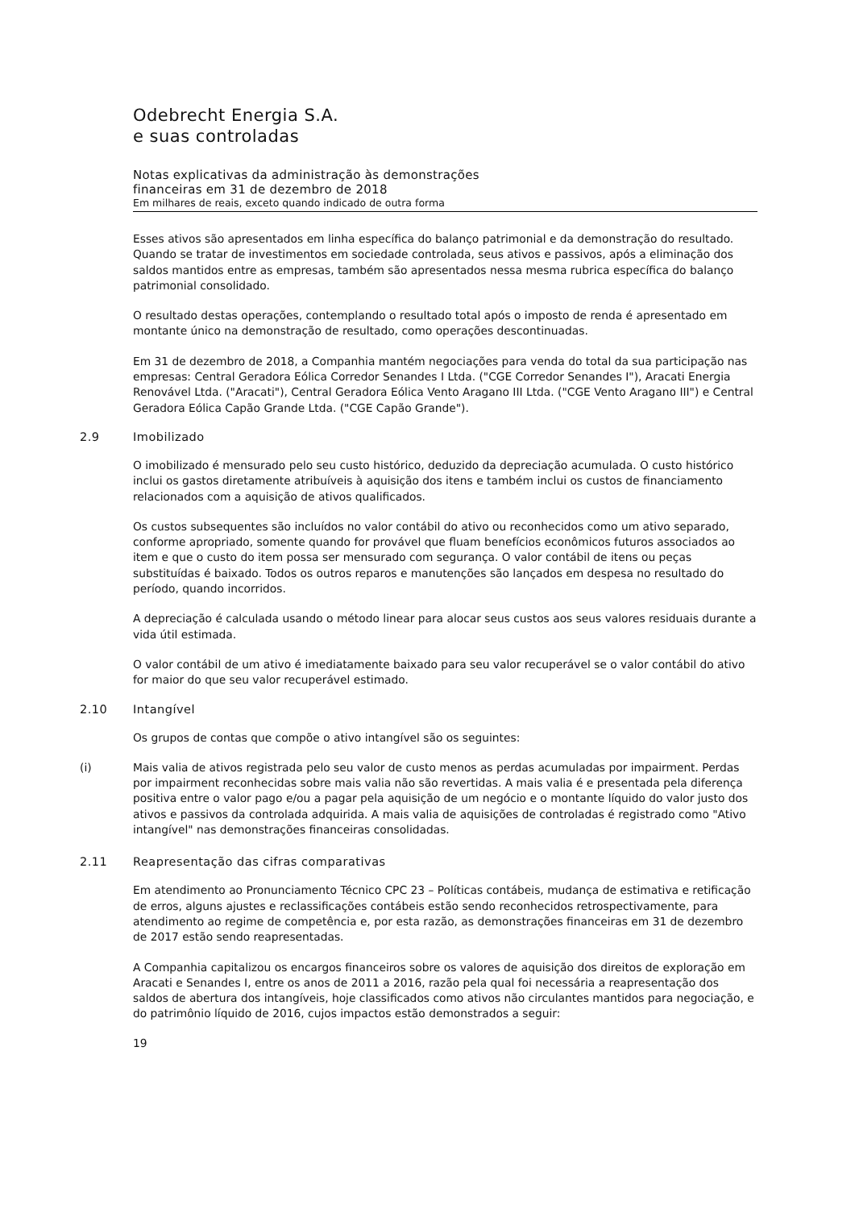Odebrecht Energia S.A.
e suas controladas
Notas explicativas da administração às demonstrações
financeiras em 31 de dezembro de 2018
Em milhares de reais, exceto quando indicado de outra forma
Esses ativos são apresentados em linha específica do balanço patrimonial e da demonstração do resultado. Quando se tratar de investimentos em sociedade controlada, seus ativos e passivos, após a eliminação dos saldos mantidos entre as empresas, também são apresentados nessa mesma rubrica específica do balanço patrimonial consolidado.
O resultado destas operações, contemplando o resultado total após o imposto de renda é apresentado em montante único na demonstração de resultado, como operações descontinuadas.
Em 31 de dezembro de 2018, a Companhia mantém negociações para venda do total da sua participação nas empresas: Central Geradora Eólica Corredor Senandes I Ltda. ("CGE Corredor Senandes I"), Aracati Energia Renovável Ltda. ("Aracati"), Central Geradora Eólica Vento Aragano III Ltda. ("CGE Vento Aragano III") e Central Geradora Eólica Capão Grande Ltda. ("CGE Capão Grande").
2.9 Imobilizado
O imobilizado é mensurado pelo seu custo histórico, deduzido da depreciação acumulada. O custo histórico inclui os gastos diretamente atribuíveis à aquisição dos itens e também inclui os custos de financiamento relacionados com a aquisição de ativos qualificados.
Os custos subsequentes são incluídos no valor contábil do ativo ou reconhecidos como um ativo separado, conforme apropriado, somente quando for provável que fluam benefícios econômicos futuros associados ao item e que o custo do item possa ser mensurado com segurança. O valor contábil de itens ou peças substituídas é baixado. Todos os outros reparos e manutenções são lançados em despesa no resultado do período, quando incorridos.
A depreciação é calculada usando o método linear para alocar seus custos aos seus valores residuais durante a vida útil estimada.
O valor contábil de um ativo é imediatamente baixado para seu valor recuperável se o valor contábil do ativo for maior do que seu valor recuperável estimado.
2.10 Intangível
Os grupos de contas que compõe o ativo intangível são os seguintes:
(i) Mais valia de ativos registrada pelo seu valor de custo menos as perdas acumuladas por impairment. Perdas por impairment reconhecidas sobre mais valia não são revertidas. A mais valia é e presentada pela diferença positiva entre o valor pago e/ou a pagar pela aquisição de um negócio e o montante líquido do valor justo dos ativos e passivos da controlada adquirida. A mais valia de aquisições de controladas é registrado como "Ativo intangível" nas demonstrações financeiras consolidadas.
2.11 Reapresentação das cifras comparativas
Em atendimento ao Pronunciamento Técnico CPC 23 – Políticas contábeis, mudança de estimativa e retificação de erros, alguns ajustes e reclassificações contábeis estão sendo reconhecidos retrospectivamente, para atendimento ao regime de competência e, por esta razão, as demonstrações financeiras em 31 de dezembro de 2017 estão sendo reapresentadas.
A Companhia capitalizou os encargos financeiros sobre os valores de aquisição dos direitos de exploração em Aracati e Senandes I, entre os anos de 2011 a 2016, razão pela qual foi necessária a reapresentação dos saldos de abertura dos intangíveis, hoje classificados como ativos não circulantes mantidos para negociação, e do patrimônio líquido de 2016, cujos impactos estão demonstrados a seguir:
19